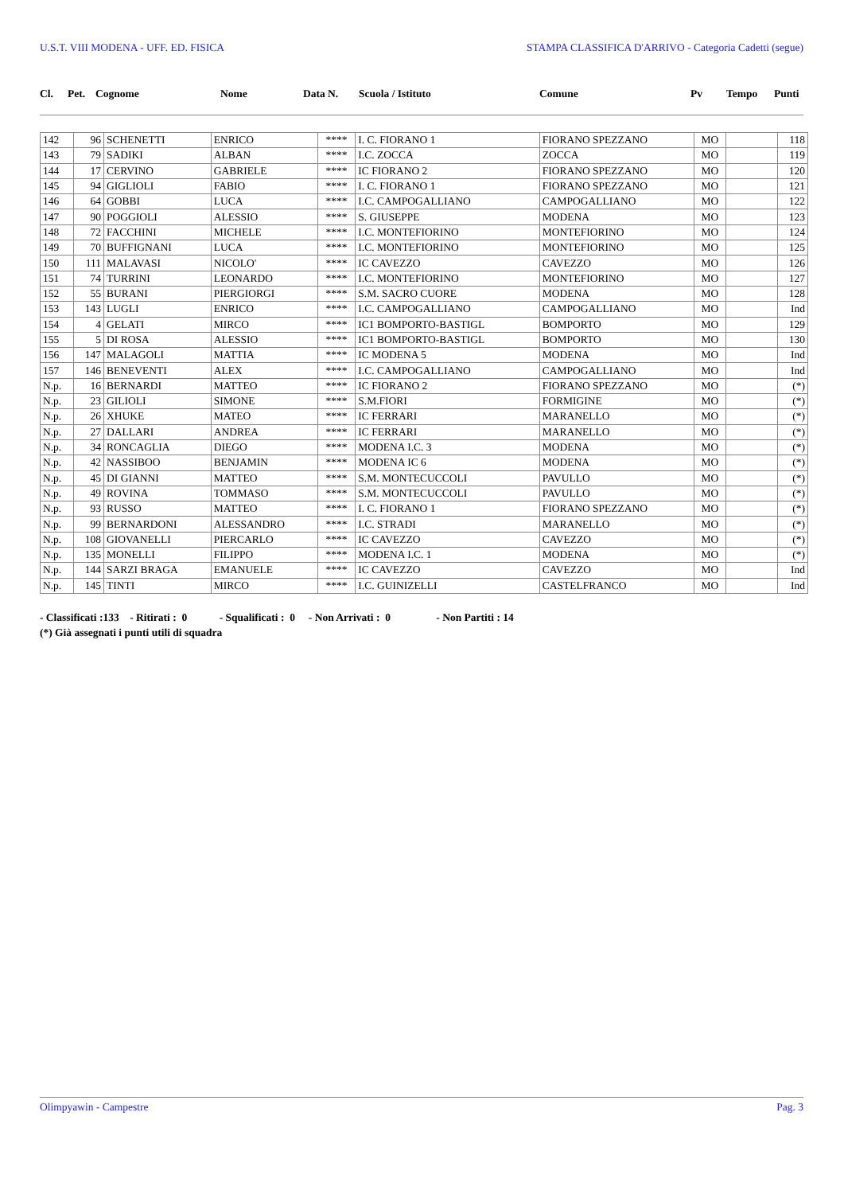U.S.T. VIII MODENA - UFF. ED. FISICA STAMPA CLASSIFICA D'ARRIVO - Categoria Cadetti (segue)
| Cl. | Pet. | Cognome | Nome | Data N. | Scuola / Istituto | Comune | Pv | Tempo | Punti |
| --- | --- | --- | --- | --- | --- | --- | --- | --- | --- |
| 142 | 96 | SCHENETTI | ENRICO | **** | I. C. FIORANO 1 | FIORANO SPEZZANO | MO | | 118 |
| 143 | 79 | SADIKI | ALBAN | **** | I.C. ZOCCA | ZOCCA | MO | | 119 |
| 144 | 17 | CERVINO | GABRIELE | **** | IC FIORANO 2 | FIORANO SPEZZANO | MO | | 120 |
| 145 | 94 | GIGLIOLI | FABIO | **** | I. C. FIORANO 1 | FIORANO SPEZZANO | MO | | 121 |
| 146 | 64 | GOBBI | LUCA | **** | I.C. CAMPOGALLIANO | CAMPOGALLIANO | MO | | 122 |
| 147 | 90 | POGGIOLI | ALESSIO | **** | S. GIUSEPPE | MODENA | MO | | 123 |
| 148 | 72 | FACCHINI | MICHELE | **** | I.C. MONTEFIORINO | MONTEFIORINO | MO | | 124 |
| 149 | 70 | BUFFIGNANI | LUCA | **** | I.C. MONTEFIORINO | MONTEFIORINO | MO | | 125 |
| 150 | 111 | MALAVASI | NICOLO' | **** | IC CAVEZZO | CAVEZZO | MO | | 126 |
| 151 | 74 | TURRINI | LEONARDO | **** | I.C. MONTEFIORINO | MONTEFIORINO | MO | | 127 |
| 152 | 55 | BURANI | PIERGIORGI | **** | S.M. SACRO CUORE | MODENA | MO | | 128 |
| 153 | 143 | LUGLI | ENRICO | **** | I.C. CAMPOGALLIANO | CAMPOGALLIANO | MO | | Ind |
| 154 | 4 | GELATI | MIRCO | **** | IC1 BOMPORTO-BASTIGL | BOMPORTO | MO | | 129 |
| 155 | 5 | DI ROSA | ALESSIO | **** | IC1 BOMPORTO-BASTIGL | BOMPORTO | MO | | 130 |
| 156 | 147 | MALAGOLI | MATTIA | **** | IC MODENA 5 | MODENA | MO | | Ind |
| 157 | 146 | BENEVENTI | ALEX | **** | I.C. CAMPOGALLIANO | CAMPOGALLIANO | MO | | Ind |
| N.p. | 16 | BERNARDI | MATTEO | **** | IC FIORANO 2 | FIORANO SPEZZANO | MO | | (*) |
| N.p. | 23 | GILIOLI | SIMONE | **** | S.M.FIORI | FORMIGINE | MO | | (*) |
| N.p. | 26 | XHUKE | MATEO | **** | IC FERRARI | MARANELLO | MO | | (*) |
| N.p. | 27 | DALLARI | ANDREA | **** | IC FERRARI | MARANELLO | MO | | (*) |
| N.p. | 34 | RONCAGLIA | DIEGO | **** | MODENA I.C. 3 | MODENA | MO | | (*) |
| N.p. | 42 | NASSIBOO | BENJAMIN | **** | MODENA IC 6 | MODENA | MO | | (*) |
| N.p. | 45 | DI GIANNI | MATTEO | **** | S.M. MONTECUCCOLI | PAVULLO | MO | | (*) |
| N.p. | 49 | ROVINA | TOMMASO | **** | S.M. MONTECUCCOLI | PAVULLO | MO | | (*) |
| N.p. | 93 | RUSSO | MATTEO | **** | I. C. FIORANO 1 | FIORANO SPEZZANO | MO | | (*) |
| N.p. | 99 | BERNARDONI | ALESSANDRO | **** | I.C. STRADI | MARANELLO | MO | | (*) |
| N.p. | 108 | GIOVANELLI | PIERCARLO | **** | IC CAVEZZO | CAVEZZO | MO | | (*) |
| N.p. | 135 | MONELLI | FILIPPO | **** | MODENA I.C. 1 | MODENA | MO | | (*) |
| N.p. | 144 | SARZI BRAGA | EMANUELE | **** | IC CAVEZZO | CAVEZZO | MO | | Ind |
| N.p. | 145 | TINTI | MIRCO | **** | I.C. GUINIZELLI | CASTELFRANCO | MO | | Ind |
- Classificati :133 - Ritirati : 0 - Squalificati : 0 - Non Arrivati : 0 - Non Partiti : 14
(*) Già assegnati i punti utili di squadra
Olimpyawin - Campestre Pag. 3